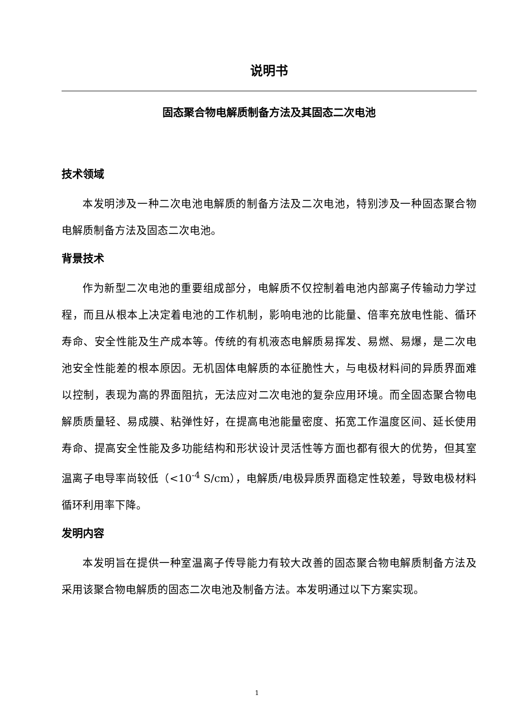说明书
固态聚合物电解质制备方法及其固态二次电池
技术领域
本发明涉及一种二次电池电解质的制备方法及二次电池，特别涉及一种固态聚合物电解质制备方法及固态二次电池。
背景技术
作为新型二次电池的重要组成部分，电解质不仅控制着电池内部离子传输动力学过程，而且从根本上决定着电池的工作机制，影响电池的比能量、倍率充放电性能、循环寿命、安全性能及生产成本等。传统的有机液态电解质易挥发、易燃、易爆，是二次电池安全性能差的根本原因。无机固体电解质的本征脆性大，与电极材料间的异质界面难以控制，表现为高的界面阻抗，无法应对二次电池的复杂应用环境。而全固态聚合物电解质质量轻、易成膜、粘弹性好，在提高电池能量密度、拓宽工作温度区间、延长使用寿命、提高安全性能及多功能结构和形状设计灵活性等方面也都有很大的优势，但其室温离子电导率尚较低（<10<sup>-4</sup> S/cm），电解质/电极异质界面稳定性较差，导致电极材料循环利用率下降。
发明内容
本发明旨在提供一种室温离子传导能力有较大改善的固态聚合物电解质制备方法及采用该聚合物电解质的固态二次电池及制备方法。本发明通过以下方案实现。
1